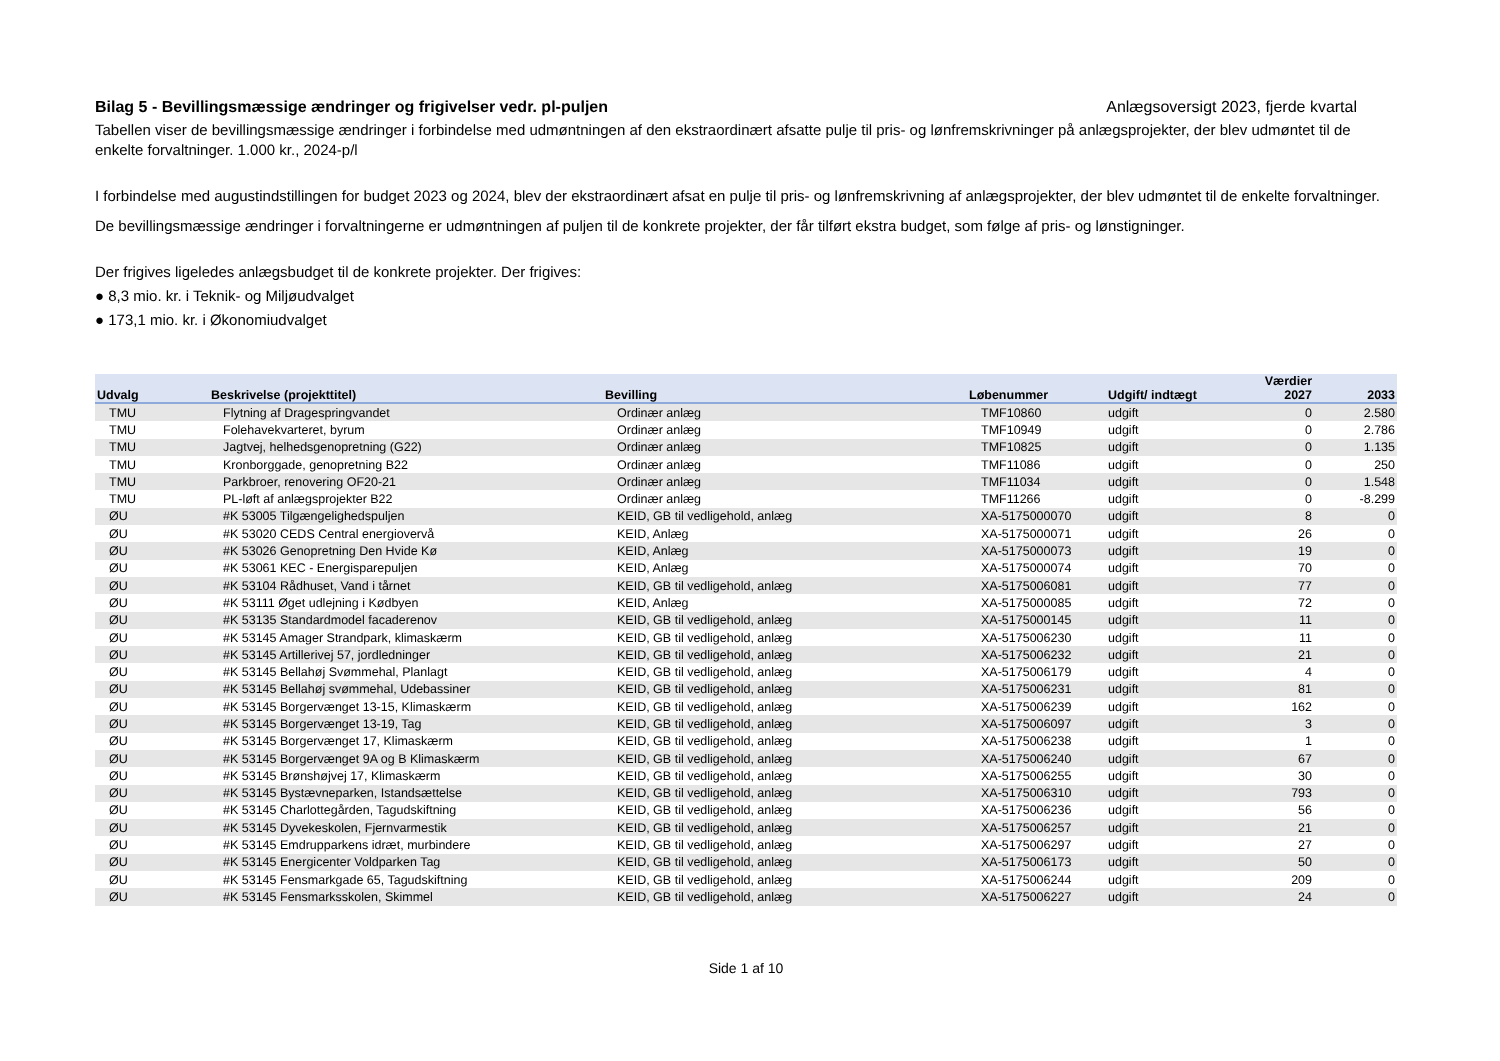Bilag 5 - Bevillingsmæssige ændringer og frigivelser vedr. pl-puljen Anlægsoversigt 2023, fjerde kvartal
Tabellen viser de bevillingsmæssige ændringer i forbindelse med udmøntningen af den ekstraordinært afsatte pulje til pris- og lønfremskrivninger på anlægsprojekter, der blev udmøntet til de enkelte forvaltninger. 1.000 kr., 2024-p/l
I forbindelse med augustindstillingen for budget 2023 og 2024, blev der ekstraordinært afsat en pulje til pris- og lønfremskrivning af anlægsprojekter, der blev udmøntet til de enkelte forvaltninger.
De bevillingsmæssige ændringer i forvaltningerne er udmøntningen af puljen til de konkrete projekter, der får tilført ekstra budget, som følge af pris- og lønstigninger.
Der frigives ligeledes anlægsbudget til de konkrete projekter. Der frigives:
● 8,3 mio. kr. i Teknik- og Miljøudvalget
● 173,1 mio. kr. i Økonomiudvalget
| Udvalg | Beskrivelse (projekttitel) | Bevilling | Løbenummer | Udgift/ indtægt | Værdier 2027 | 2033 |
| --- | --- | --- | --- | --- | --- | --- |
| TMU | Flytning af Dragespringvandet | Ordinær anlæg | TMF10860 | udgift | 0 | 2.580 |
| TMU | Folehavekvarteret, byrum | Ordinær anlæg | TMF10949 | udgift | 0 | 2.786 |
| TMU | Jagtvej, helhedsgenopretning (G22) | Ordinær anlæg | TMF10825 | udgift | 0 | 1.135 |
| TMU | Kronborggade, genopretning B22 | Ordinær anlæg | TMF11086 | udgift | 0 | 250 |
| TMU | Parkbroer, renovering OF20-21 | Ordinær anlæg | TMF11034 | udgift | 0 | 1.548 |
| TMU | PL-løft af anlægsprojekter B22 | Ordinær anlæg | TMF11266 | udgift | 0 | -8.299 |
| ØU | #K 53005 Tilgængelighedspuljen | KEID, GB til vedligehold, anlæg | XA-5175000070 | udgift | 8 | 0 |
| ØU | #K 53020 CEDS Central energiovervå | KEID, Anlæg | XA-5175000071 | udgift | 26 | 0 |
| ØU | #K 53026 Genopretning Den Hvide Kø | KEID, Anlæg | XA-5175000073 | udgift | 19 | 0 |
| ØU | #K 53061 KEC - Energisparepuljen | KEID, Anlæg | XA-5175000074 | udgift | 70 | 0 |
| ØU | #K 53104 Rådhuset, Vand i tårnet | KEID, GB til vedligehold, anlæg | XA-5175006081 | udgift | 77 | 0 |
| ØU | #K 53111 Øget udlejning i Kødbyen | KEID, Anlæg | XA-5175000085 | udgift | 72 | 0 |
| ØU | #K 53135 Standardmodel facaderenov | KEID, GB til vedligehold, anlæg | XA-5175000145 | udgift | 11 | 0 |
| ØU | #K 53145 Amager Strandpark, klimaskærm | KEID, GB til vedligehold, anlæg | XA-5175006230 | udgift | 11 | 0 |
| ØU | #K 53145 Artillerivej 57, jordledninger | KEID, GB til vedligehold, anlæg | XA-5175006232 | udgift | 21 | 0 |
| ØU | #K 53145 Bellahøj Svømmehal, Planlagt | KEID, GB til vedligehold, anlæg | XA-5175006179 | udgift | 4 | 0 |
| ØU | #K 53145 Bellahøj svømmehal, Udebassiner | KEID, GB til vedligehold, anlæg | XA-5175006231 | udgift | 81 | 0 |
| ØU | #K 53145 Borgervænget 13-15, Klimaskærm | KEID, GB til vedligehold, anlæg | XA-5175006239 | udgift | 162 | 0 |
| ØU | #K 53145 Borgervænget 13-19, Tag | KEID, GB til vedligehold, anlæg | XA-5175006097 | udgift | 3 | 0 |
| ØU | #K 53145 Borgervænget 17, Klimaskærm | KEID, GB til vedligehold, anlæg | XA-5175006238 | udgift | 1 | 0 |
| ØU | #K 53145 Borgervænget 9A og B Klimaskærm | KEID, GB til vedligehold, anlæg | XA-5175006240 | udgift | 67 | 0 |
| ØU | #K 53145 Brønshøjvej 17, Klimaskærm | KEID, GB til vedligehold, anlæg | XA-5175006255 | udgift | 30 | 0 |
| ØU | #K 53145 Bystævneparken, Istandsættelse | KEID, GB til vedligehold, anlæg | XA-5175006310 | udgift | 793 | 0 |
| ØU | #K 53145 Charlottegården, Tagudskiftning | KEID, GB til vedligehold, anlæg | XA-5175006236 | udgift | 56 | 0 |
| ØU | #K 53145 Dyvekeskolen, Fjernvarmestik | KEID, GB til vedligehold, anlæg | XA-5175006257 | udgift | 21 | 0 |
| ØU | #K 53145 Emdrupparkens idræt, murbindere | KEID, GB til vedligehold, anlæg | XA-5175006297 | udgift | 27 | 0 |
| ØU | #K 53145 Energicenter Voldparken Tag | KEID, GB til vedligehold, anlæg | XA-5175006173 | udgift | 50 | 0 |
| ØU | #K 53145 Fensmarkgade 65, Tagudskiftning | KEID, GB til vedligehold, anlæg | XA-5175006244 | udgift | 209 | 0 |
| ØU | #K 53145 Fensmarksskolen, Skimmel | KEID, GB til vedligehold, anlæg | XA-5175006227 | udgift | 24 | 0 |
Side 1 af 10